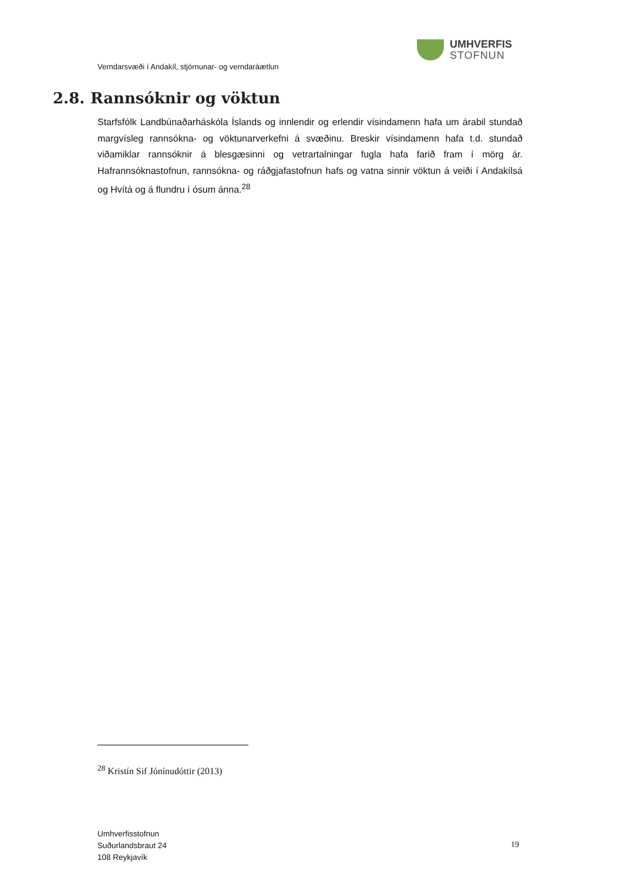UMHVERFIS
STOFNUN
Verndarsvæði í Andakíl, stjórnunar- og verndaráætlun
2.8. Rannsóknir og vöktun
Starfsfólk Landbúnaðarháskóla Íslands og innlendir og erlendir vísindamenn hafa um árabil stundað margvísleg rannsókna- og vöktunarverkefni á svæðinu. Breskir vísindamenn hafa t.d. stundað viðamiklar rannsóknir á blesgæsinni og vetrartalningar fugla hafa farið fram í mörg ár. Hafrannsóknastofnun, rannsókna- og ráðgjafastofnun hafs og vatna sinnir vöktun á veiði í Andakílsá og Hvítá og á flundru í ósum ánna.<sup>28</sup>
<sup>28</sup> Kristín Sif Jónínudóttir (2013)
Umhverfisstofnun
Suðurlandsbraut 24
108 Reykjavík
19